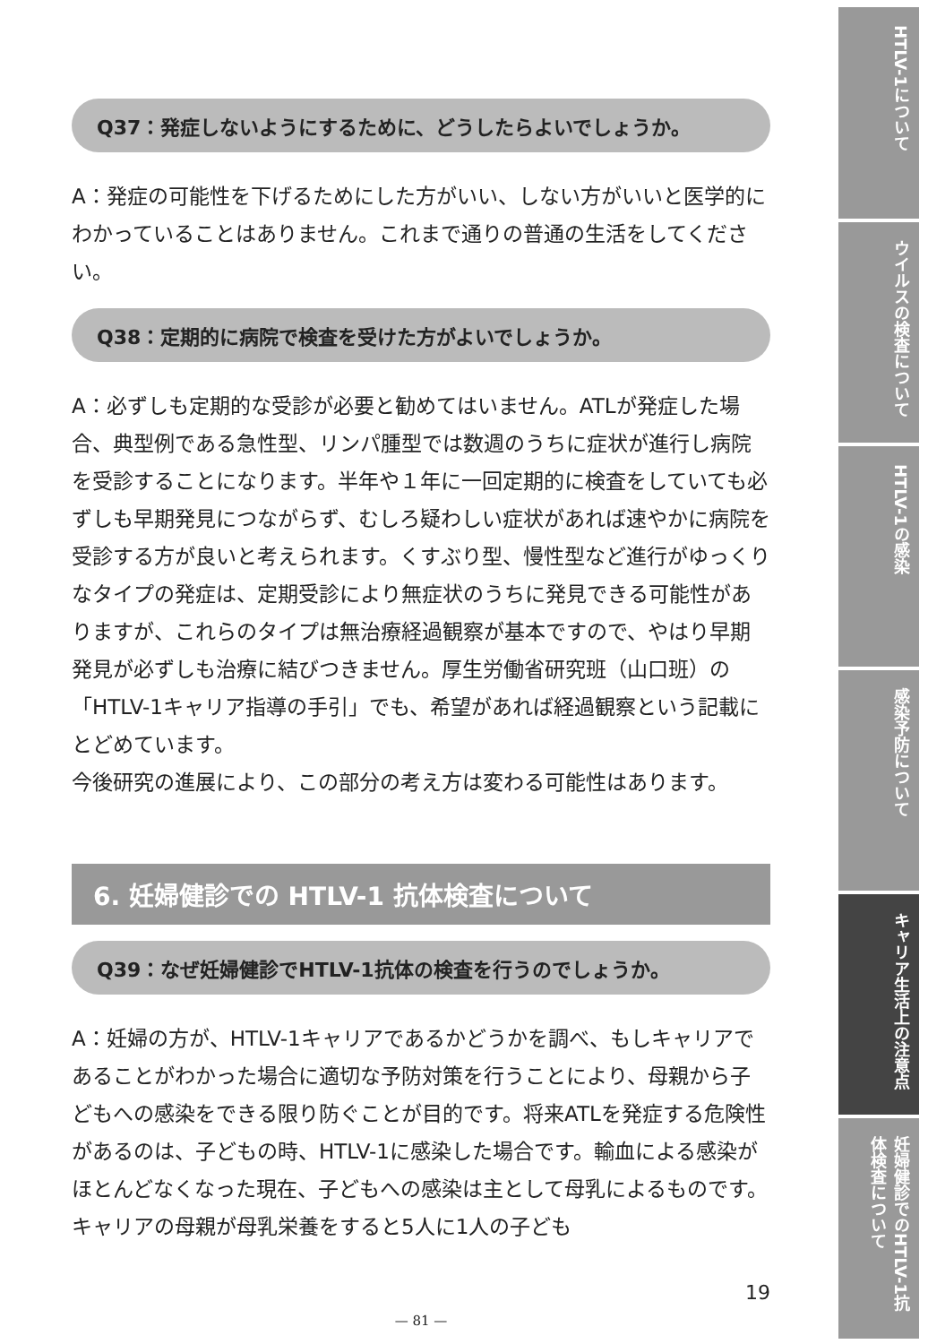Q37：発症しないようにするために、どうしたらよいでしょうか。
A：発症の可能性を下げるためにした方がいい、しない方がいいと医学的にわかっていることはありません。これまで通りの普通の生活をしてください。
Q38：定期的に病院で検査を受けた方がよいでしょうか。
A：必ずしも定期的な受診が必要と勧めてはいません。ATLが発症した場合、典型例である急性型、リンパ腫型では数週のうちに症状が進行し病院を受診することになります。半年や１年に一回定期的に検査をしていても必ずしも早期発見につながらず、むしろ疑わしい症状があれば速やかに病院を受診する方が良いと考えられます。くすぶり型、慢性型など進行がゆっくりなタイプの発症は、定期受診により無症状のうちに発見できる可能性がありますが、これらのタイプは無治療経過観察が基本ですので、やはり早期発見が必ずしも治療に結びつきません。厚生労働省研究班（山口班）の「HTLV-1キャリア指導の手引」でも、希望があれば経過観察という記載にとどめています。
今後研究の進展により、この部分の考え方は変わる可能性はあります。
6. 妊婦健診での HTLV-1 抗体検査について
Q39：なぜ妊婦健診でHTLV-1抗体の検査を行うのでしょうか。
A：妊婦の方が、HTLV-1キャリアであるかどうかを調べ、もしキャリアであることがわかった場合に適切な予防対策を行うことにより、母親から子どもへの感染をできる限り防ぐことが目的です。将来ATLを発症する危険性があるのは、子どもの時、HTLV-1に感染した場合です。輸血による感染がほとんどなくなった現在、子どもへの感染は主として母乳によるものです。キャリアの母親が母乳栄養をすると5人に1人の子ども
19
— 81 —
HTLV-1について
ウイルスの検査について
HTLV-1の感染
感染予防について
キャリア生活上の注意点
妊婦健診でのHTLV-1抗体検査について